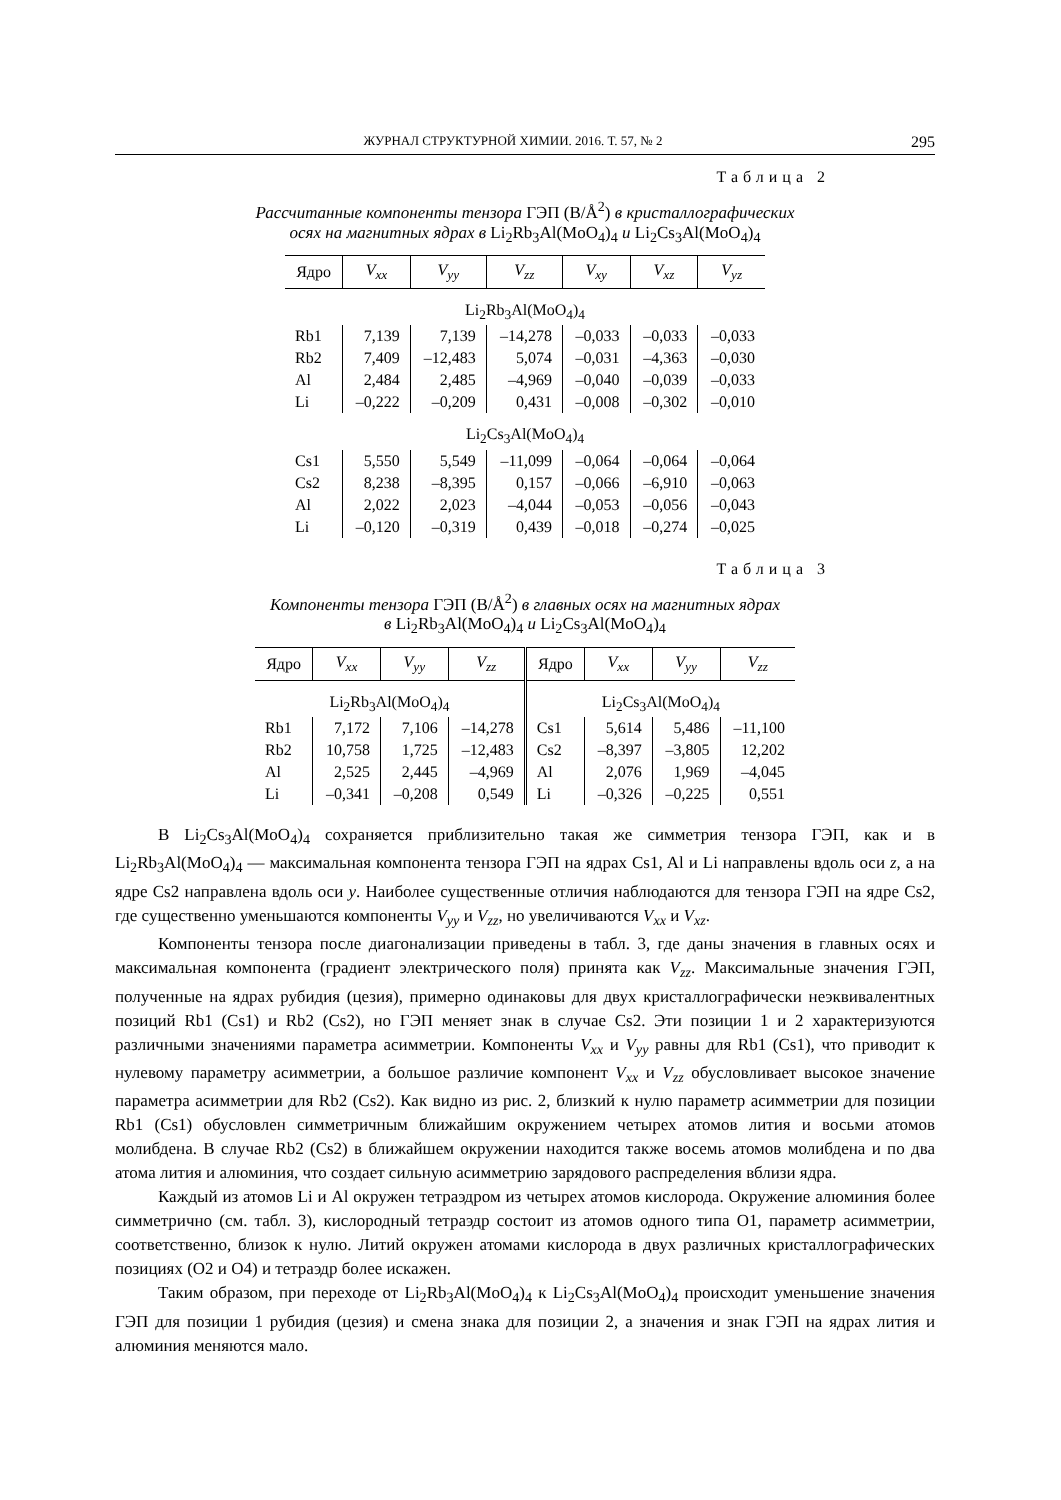ЖУРНАЛ СТРУКТУРНОЙ ХИМИИ. 2016. Т. 57, № 2 295
Таблица 2
Рассчитанные компоненты тензора ГЭП (В/Å<sup>2</sup>) в кристаллографических
осях на магнитных ядрах в Li<sub>2</sub>Rb<sub>3</sub>Al(MoO<sub>4</sub>)<sub>4</sub> и Li<sub>2</sub>Cs<sub>3</sub>Al(MoO<sub>4</sub>)<sub>4</sub>
| Ядро | V<sub>xx</sub> | V<sub>yy</sub> | V<sub>zz</sub> | V<sub>xy</sub> | V<sub>xz</sub> | V<sub>yz</sub> |
| --- | --- | --- | --- | --- | --- | --- |
| Li<sub>2</sub>Rb<sub>3</sub>Al(MoO<sub>4</sub>)<sub>4</sub> | | | | | | |
| Rb1 | 7,139 | 7,139 | –14,278 | –0,033 | –0,033 | –0,033 |
| Rb2 | 7,409 | –12,483 | 5,074 | –0,031 | –4,363 | –0,030 |
| Al | 2,484 | 2,485 | –4,969 | –0,040 | –0,039 | –0,033 |
| Li | –0,222 | –0,209 | 0,431 | –0,008 | –0,302 | –0,010 |
| Li<sub>2</sub>Cs<sub>3</sub>Al(MoO<sub>4</sub>)<sub>4</sub> | | | | | | |
| Cs1 | 5,550 | 5,549 | –11,099 | –0,064 | –0,064 | –0,064 |
| Cs2 | 8,238 | –8,395 | 0,157 | –0,066 | –6,910 | –0,063 |
| Al | 2,022 | 2,023 | –4,044 | –0,053 | –0,056 | –0,043 |
| Li | –0,120 | –0,319 | 0,439 | –0,018 | –0,274 | –0,025 |
Таблица 3
Компоненты тензора ГЭП (В/Å<sup>2</sup>) в главных осях на магнитных ядрах
в Li<sub>2</sub>Rb<sub>3</sub>Al(MoO<sub>4</sub>)<sub>4</sub> и Li<sub>2</sub>Cs<sub>3</sub>Al(MoO<sub>4</sub>)<sub>4</sub>
| Ядро | V<sub>xx</sub> | V<sub>yy</sub> | V<sub>zz</sub> | Ядро | V<sub>xx</sub> | V<sub>yy</sub> | V<sub>zz</sub> |
| --- | --- | --- | --- | --- | --- | --- | --- |
| Li<sub>2</sub>Rb<sub>3</sub>Al(MoO<sub>4</sub>)<sub>4</sub> | | | | Li<sub>2</sub>Cs<sub>3</sub>Al(MoO<sub>4</sub>)<sub>4</sub> | | | |
| Rb1 | 7,172 | 7,106 | –14,278 | Cs1 | 5,614 | 5,486 | –11,100 |
| Rb2 | 10,758 | 1,725 | –12,483 | Cs2 | –8,397 | –3,805 | 12,202 |
| Al | 2,525 | 2,445 | –4,969 | Al | 2,076 | 1,969 | –4,045 |
| Li | –0,341 | –0,208 | 0,549 | Li | –0,326 | –0,225 | 0,551 |
В Li<sub>2</sub>Cs<sub>3</sub>Al(MoO<sub>4</sub>)<sub>4</sub> сохраняется приблизительно такая же симметрия тензора ГЭП, как и в Li<sub>2</sub>Rb<sub>3</sub>Al(MoO<sub>4</sub>)<sub>4</sub> — максимальная компонента тензора ГЭП на ядрах Cs1, Al и Li направлены вдоль оси z, а на ядре Cs2 направлена вдоль оси y. Наиболее существенные отличия наблюдаются для тензора ГЭП на ядре Cs2, где существенно уменьшаются компоненты V<sub>yy</sub> и V<sub>zz</sub>, но увеличиваются V<sub>xx</sub> и V<sub>xz</sub>.
Компоненты тензора после диагонализации приведены в табл. 3, где даны значения в главных осях и максимальная компонента (градиент электрического поля) принята как V<sub>zz</sub>. Максимальные значения ГЭП, полученные на ядрах рубидия (цезия), примерно одинаковы для двух кристаллографически неэквивалентных позиций Rb1 (Cs1) и Rb2 (Cs2), но ГЭП меняет знак в случае Cs2. Эти позиции 1 и 2 характеризуются различными значениями параметра асимметрии. Компоненты V<sub>xx</sub> и V<sub>yy</sub> равны для Rb1 (Cs1), что приводит к нулевому параметру асимметрии, а большое различие компонент V<sub>xx</sub> и V<sub>zz</sub> обусловливает высокое значение параметра асимметрии для Rb2 (Cs2). Как видно из рис. 2, близкий к нулю параметр асимметрии для позиции Rb1 (Cs1) обусловлен симметричным ближайшим окружением четырех атомов лития и восьми атомов молибдена. В случае Rb2 (Cs2) в ближайшем окружении находится также восемь атомов молибдена и по два атома лития и алюминия, что создает сильную асимметрию зарядового распределения вблизи ядра.
Каждый из атомов Li и Al окружен тетраэдром из четырех атомов кислорода. Окружение алюминия более симметрично (см. табл. 3), кислородный тетраэдр состоит из атомов одного типа O1, параметр асимметрии, соответственно, близок к нулю. Литий окружен атомами кислорода в двух различных кристаллографических позициях (O2 и O4) и тетраэдр более искажен.
Таким образом, при переходе от Li<sub>2</sub>Rb<sub>3</sub>Al(MoO<sub>4</sub>)<sub>4</sub> к Li<sub>2</sub>Cs<sub>3</sub>Al(MoO<sub>4</sub>)<sub>4</sub> происходит уменьшение значения ГЭП для позиции 1 рубидия (цезия) и смена знака для позиции 2, а значения и знак ГЭП на ядрах лития и алюминия меняются мало.